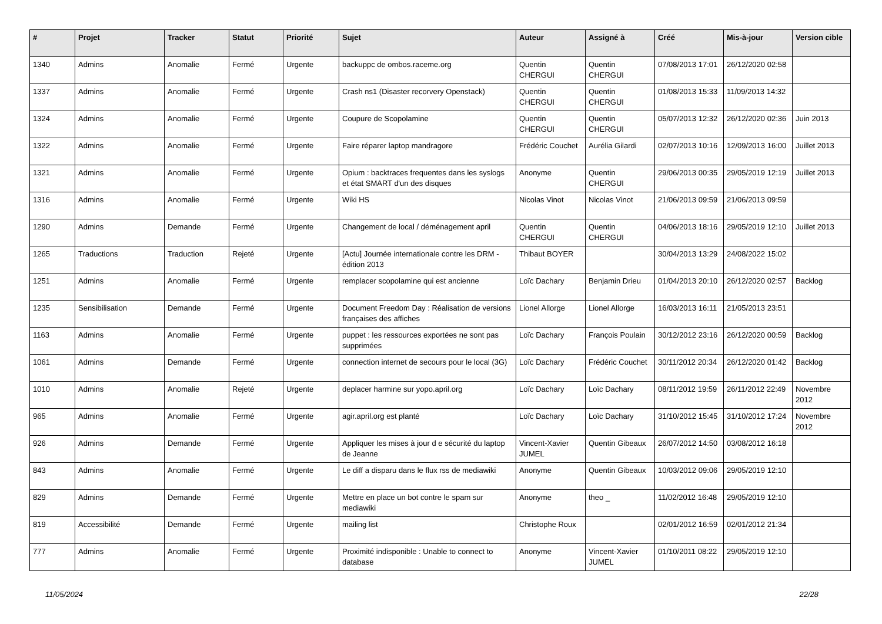| # | Projet | Tracker | Statut | Priorité | Sujet | Auteur | Assigné à | Créé | Mis-à-jour | Version cible |
| --- | --- | --- | --- | --- | --- | --- | --- | --- | --- | --- |
| 1340 | Admins | Anomalie | Fermé | Urgente | backuppc de ombos.raceme.org | Quentin CHERGUI | Quentin CHERGUI | 07/08/2013 17:01 | 26/12/2020 02:58 | |
| 1337 | Admins | Anomalie | Fermé | Urgente | Crash ns1 (Disaster recorvery Openstack) | Quentin CHERGUI | Quentin CHERGUI | 01/08/2013 15:33 | 11/09/2013 14:32 | |
| 1324 | Admins | Anomalie | Fermé | Urgente | Coupure de Scopolamine | Quentin CHERGUI | Quentin CHERGUI | 05/07/2013 12:32 | 26/12/2020 02:36 | Juin 2013 |
| 1322 | Admins | Anomalie | Fermé | Urgente | Faire réparer laptop mandragore | Frédéric Couchet | Aurélia Gilardi | 02/07/2013 10:16 | 12/09/2013 16:00 | Juillet 2013 |
| 1321 | Admins | Anomalie | Fermé | Urgente | Opium : backtraces frequentes dans les syslogs et état SMART d'un des disques | Anonyme | Quentin CHERGUI | 29/06/2013 00:35 | 29/05/2019 12:19 | Juillet 2013 |
| 1316 | Admins | Anomalie | Fermé | Urgente | Wiki HS | Nicolas Vinot | Nicolas Vinot | 21/06/2013 09:59 | 21/06/2013 09:59 | |
| 1290 | Admins | Demande | Fermé | Urgente | Changement de local / déménagement april | Quentin CHERGUI | Quentin CHERGUI | 04/06/2013 18:16 | 29/05/2019 12:10 | Juillet 2013 |
| 1265 | Traductions | Traduction | Rejeté | Urgente | [Actu] Journée internationale contre les DRM - édition 2013 | Thibaut BOYER | | 30/04/2013 13:29 | 24/08/2022 15:02 | |
| 1251 | Admins | Anomalie | Fermé | Urgente | remplacer scopolamine qui est ancienne | Loïc Dachary | Benjamin Drieu | 01/04/2013 20:10 | 26/12/2020 02:57 | Backlog |
| 1235 | Sensibilisation | Demande | Fermé | Urgente | Document Freedom Day : Réalisation de versions françaises des affiches | Lionel Allorge | Lionel Allorge | 16/03/2013 16:11 | 21/05/2013 23:51 | |
| 1163 | Admins | Anomalie | Fermé | Urgente | puppet : les ressources exportées ne sont pas supprimées | Loïc Dachary | François Poulain | 30/12/2012 23:16 | 26/12/2020 00:59 | Backlog |
| 1061 | Admins | Demande | Fermé | Urgente | connection internet de secours pour le local (3G) | Loïc Dachary | Frédéric Couchet | 30/11/2012 20:34 | 26/12/2020 01:42 | Backlog |
| 1010 | Admins | Anomalie | Rejeté | Urgente | deplacer harmine sur yopo.april.org | Loïc Dachary | Loïc Dachary | 08/11/2012 19:59 | 26/11/2012 22:49 | Novembre 2012 |
| 965 | Admins | Anomalie | Fermé | Urgente | agir.april.org est planté | Loïc Dachary | Loïc Dachary | 31/10/2012 15:45 | 31/10/2012 17:24 | Novembre 2012 |
| 926 | Admins | Demande | Fermé | Urgente | Appliquer les mises à jour d e sécurité du laptop de Jeanne | Vincent-Xavier JUMEL | Quentin Gibeaux | 26/07/2012 14:50 | 03/08/2012 16:18 | |
| 843 | Admins | Anomalie | Fermé | Urgente | Le diff a disparu dans le flux rss de mediawiki | Anonyme | Quentin Gibeaux | 10/03/2012 09:06 | 29/05/2019 12:10 | |
| 829 | Admins | Demande | Fermé | Urgente | Mettre en place un bot contre le spam sur mediawiki | Anonyme | theo _ | 11/02/2012 16:48 | 29/05/2019 12:10 | |
| 819 | Accessibilité | Demande | Fermé | Urgente | mailing list | Christophe Roux | | 02/01/2012 16:59 | 02/01/2012 21:34 | |
| 777 | Admins | Anomalie | Fermé | Urgente | Proximité indisponible : Unable to connect to database | Anonyme | Vincent-Xavier JUMEL | 01/10/2011 08:22 | 29/05/2019 12:10 | |
11/05/2024 22/28